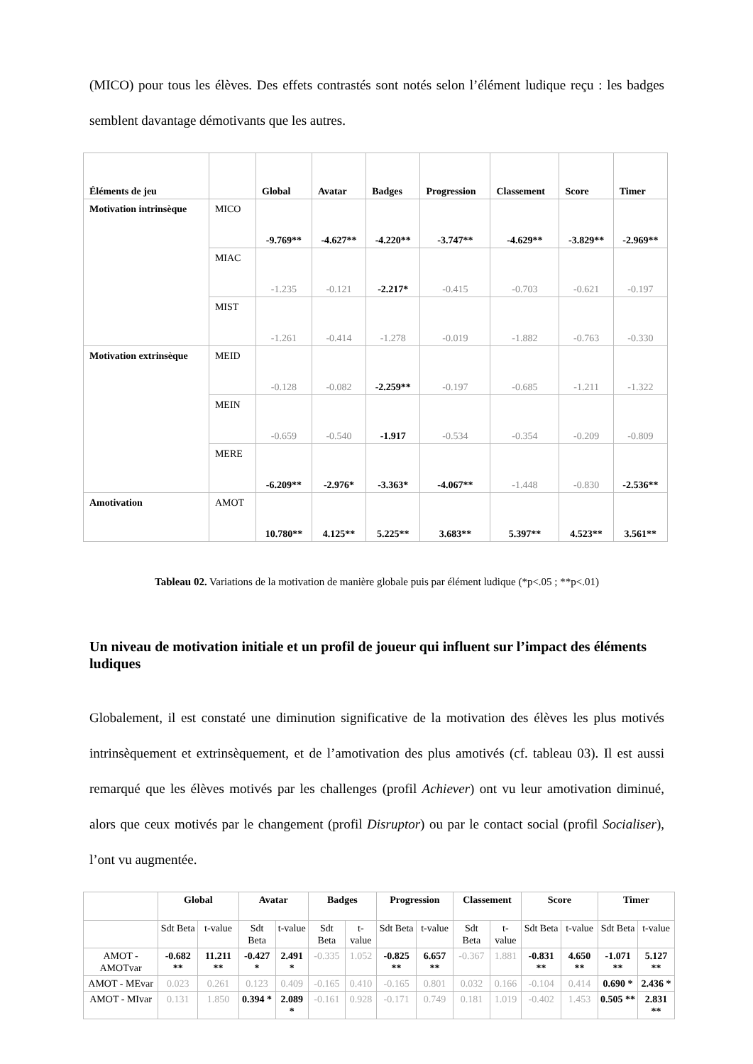(MICO) pour tous les élèves. Des effets contrastés sont notés selon l’élément ludique reçu : les badges semblent davantage démotivants que les autres.
| Éléments de jeu | | Global | Avatar | Badges | Progression | Classement | Score | Timer |
| --- | --- | --- | --- | --- | --- | --- | --- | --- |
| Motivation intrinsèque | MICO | -9.769** | -4.627** | -4.220** | -3.747** | -4.629** | -3.829** | -2.969** |
| | MIAC | -1.235 | -0.121 | -2.217* | -0.415 | -0.703 | -0.621 | -0.197 |
| | MIST | -1.261 | -0.414 | -1.278 | -0.019 | -1.882 | -0.763 | -0.330 |
| Motivation extrinsèque | MEID | -0.128 | -0.082 | -2.259** | -0.197 | -0.685 | -1.211 | -1.322 |
| | MEIN | -0.659 | -0.540 | -1.917 | -0.534 | -0.354 | -0.209 | -0.809 |
| | MERE | -6.209** | -2.976* | -3.363* | -4.067** | -1.448 | -0.830 | -2.536** |
| Amotivation | AMOT | 10.780** | 4.125** | 5.225** | 3.683** | 5.397** | 4.523** | 3.561** |
Tableau 02. Variations de la motivation de manière globale puis par élément ludique (*p<.05 ; **p<.01)
Un niveau de motivation initiale et un profil de joueur qui influent sur l’impact des éléments ludiques
Globalement, il est constaté une diminution significative de la motivation des élèves les plus motivés intrinsèquement et extrinsèquement, et de l’amotivation des plus amotivés (cf. tableau 03). Il est aussi remarqué que les élèves motivés par les challenges (profil Achiever) ont vu leur amotivation diminué, alors que ceux motivés par le changement (profil Disruptor) ou par le contact social (profil Socialiser), l’ont vu augmentée.
| | Global | | Avatar | | Badges | | Progression | | Classement | | Score | | Timer | |
| --- | --- | --- | --- | --- | --- | --- | --- | --- | --- | --- | --- | --- | --- | --- |
| | Sdt Beta | t-value | Sdt Beta | t-value | Sdt Beta | t-value | Sdt Beta | t-value | Sdt Beta | t-value | Sdt Beta | t-value | Sdt Beta | t-value |
| AMOT - AMOTvar | -0.682 ** | 11.211 ** | -0.427 * | 2.491 * | -0.335 | 1.052 | -0.825 ** | 6.657 ** | -0.367 | 1.881 | -0.831 ** | 4.650 ** | -1.071 ** | 5.127 ** |
| AMOT - MEvar | 0.023 | 0.261 | 0.123 | 0.409 | -0.165 | 0.410 | -0.165 | 0.801 | 0.032 | 0.166 | -0.104 | 0.414 | 0.690 * | 2.436 * |
| AMOT - MIvar | 0.131 | 1.850 | 0.394 * | 2.089 * | -0.161 | 0.928 | -0.171 | 0.749 | 0.181 | 1.019 | -0.402 | 1.453 | 0.505 ** | 2.831 ** |